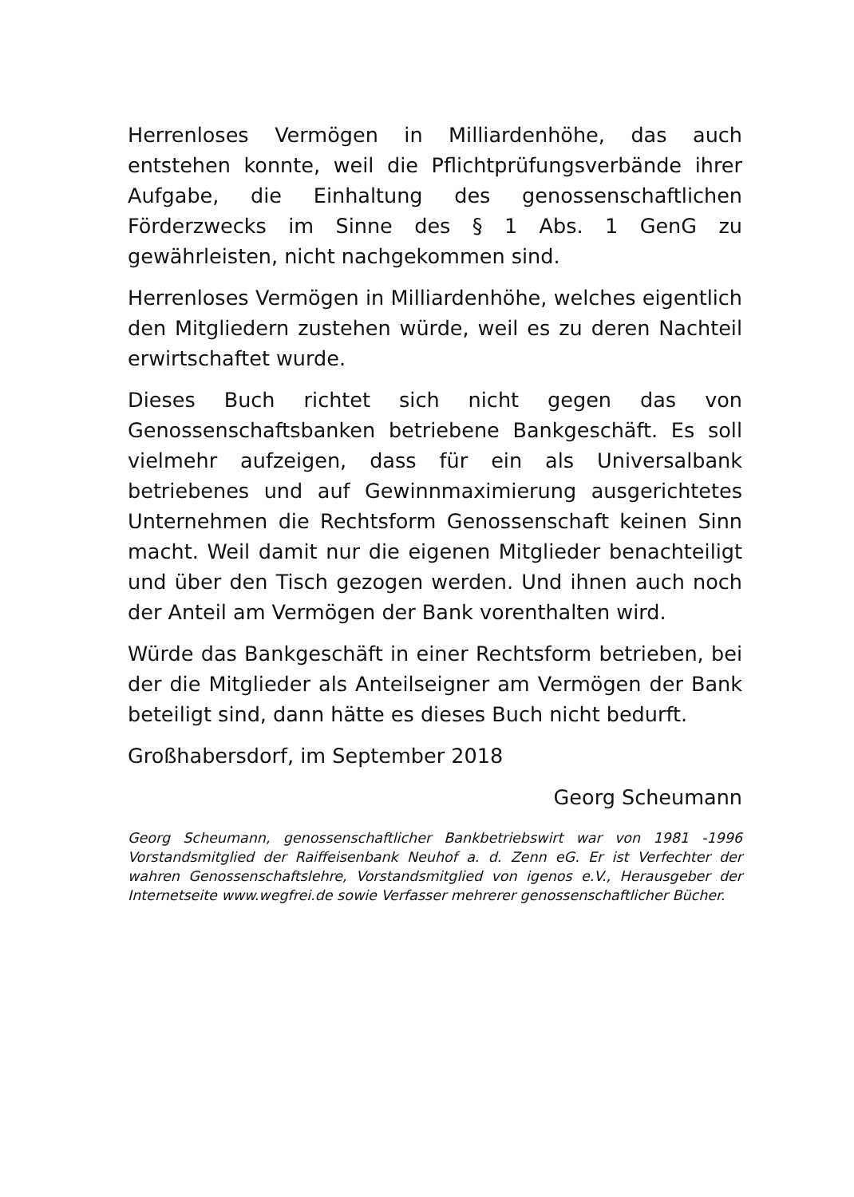Herrenloses Vermögen in Milliardenhöhe, das auch entstehen konnte, weil die Pflichtprüfungsverbände ihrer Aufgabe, die Einhaltung des genossenschaftlichen Förderzwecks im Sinne des § 1 Abs. 1 GenG zu gewährleisten, nicht nachgekommen sind.
Herrenloses Vermögen in Milliardenhöhe, welches eigentlich den Mitgliedern zustehen würde, weil es zu deren Nachteil erwirtschaftet wurde.
Dieses Buch richtet sich nicht gegen das von Genossenschaftsbanken betriebene Bankgeschäft. Es soll vielmehr aufzeigen, dass für ein als Universalbank betriebenes und auf Gewinnmaximierung ausgerichtetes Unternehmen die Rechtsform Genossenschaft keinen Sinn macht. Weil damit nur die eigenen Mitglieder benachteiligt und über den Tisch gezogen werden. Und ihnen auch noch der Anteil am Vermögen der Bank vorenthalten wird.
Würde das Bankgeschäft in einer Rechtsform betrieben, bei der die Mitglieder als Anteilseigner am Vermögen der Bank beteiligt sind, dann hätte es dieses Buch nicht bedurft.
Großhabersdorf, im September 2018
Georg Scheumann
Georg Scheumann, genossenschaftlicher Bankbetriebswirt war von 1981 -1996 Vorstandsmitglied der Raiffeisenbank Neuhof a. d. Zenn eG. Er ist Verfechter der wahren Genossenschaftslehre, Vorstandsmitglied von igenos e.V., Herausgeber der Internetseite www.wegfrei.de sowie Verfasser mehrerer genossenschaftlicher Bücher.